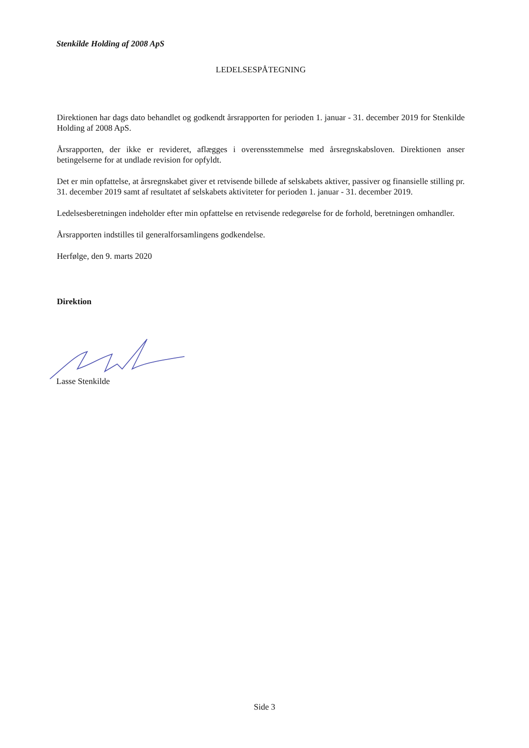Stenkilde Holding af 2008 ApS
LEDELSESPÅTEGNING
Direktionen har dags dato behandlet og godkendt årsrapporten for perioden 1. januar - 31. december 2019 for Stenkilde Holding af 2008 ApS.
Årsrapporten, der ikke er revideret, aflægges i overensstemmelse med årsregnskabsloven. Direktionen anser betingelserne for at undlade revision for opfyldt.
Det er min opfattelse, at årsregnskabet giver et retvisende billede af selskabets aktiver, passiver og finansielle stilling pr. 31. december 2019 samt af resultatet af selskabets aktiviteter for perioden 1. januar - 31. december 2019.
Ledelsesberetningen indeholder efter min opfattelse en retvisende redegørelse for de forhold, beretningen omhandler.
Årsrapporten indstilles til generalforsamlingens godkendelse.
Herfølge, den 9. marts 2020
Direktion
Lasse Stenkilde
Side 3